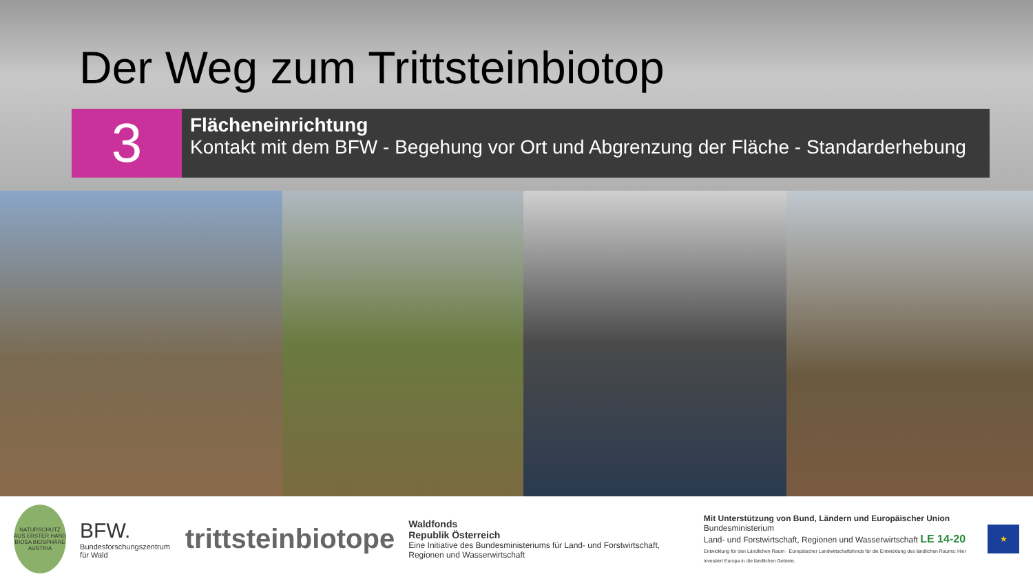Der Weg zum Trittsteinbiotop
3
Flächeneinrichtung
Kontakt mit dem BFW - Begehung vor Ort und Abgrenzung der Fläche - Standarderhebung
NATURSCHUTZ AUS ERSTER HAND BIOSA BIOSPHÄRE AUSTRIA
BFW.
Bundesforschungszentrum für Wald
trittsteinbiotope
Waldfonds
Republik Österreich
Eine Initiative des Bundesministeriums für Land- und Forstwirtschaft, Regionen und Wasserwirtschaft
Mit Unterstützung von Bund, Ländern und Europäischer Union
Bundesministerium
Land- und Forstwirtschaft, Regionen und Wasserwirtschaft LE 14-20
Entwicklung für den Ländlichen Raum · Europäischer Landwirtschaftsfonds für die Entwicklung des ländlichen Raums: Hier investiert Europa in die ländlichen Gebiete.
★